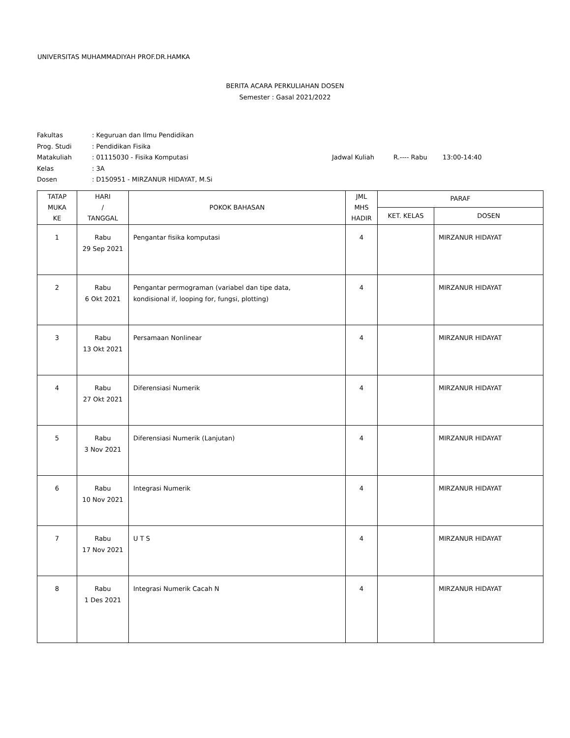UNIVERSITAS MUHAMMADIYAH PROF.DR.HAMKA
BERITA ACARA PERKULIAHAN DOSEN
Semester : Gasal 2021/2022
Fakultas: Keguruan dan Ilmu Pendidikan
Prog. Studi: Pendidikan Fisika
Matakuliah: 01115030 - Fisika Komputasi Jadwal Kuliah R.---- Rabu 13:00-14:40
Kelas: 3A
Dosen: D150951 - MIRZANUR HIDAYAT, M.Si
| TATAP MUKA KE | HARI / TANGGAL | POKOK BAHASAN | JML MHS HADIR | PARAF | |
| --- | --- | --- | --- | --- | --- |
| | | | | KET. KELAS | DOSEN |
| 1 | Rabu 29 Sep 2021 | Pengantar fisika komputasi | 4 | | MIRZANUR HIDAYAT |
| 2 | Rabu 6 Okt 2021 | Pengantar permograman (variabel dan tipe data, kondisional if, looping for, fungsi, plotting) | 4 | | MIRZANUR HIDAYAT |
| 3 | Rabu 13 Okt 2021 | Persamaan Nonlinear | 4 | | MIRZANUR HIDAYAT |
| 4 | Rabu 27 Okt 2021 | Diferensiasi Numerik | 4 | | MIRZANUR HIDAYAT |
| 5 | Rabu 3 Nov 2021 | Diferensiasi Numerik (Lanjutan) | 4 | | MIRZANUR HIDAYAT |
| 6 | Rabu 10 Nov 2021 | Integrasi Numerik | 4 | | MIRZANUR HIDAYAT |
| 7 | Rabu 17 Nov 2021 | U T S | 4 | | MIRZANUR HIDAYAT |
| 8 | Rabu 1 Des 2021 | Integrasi Numerik Cacah N | 4 | | MIRZANUR HIDAYAT |